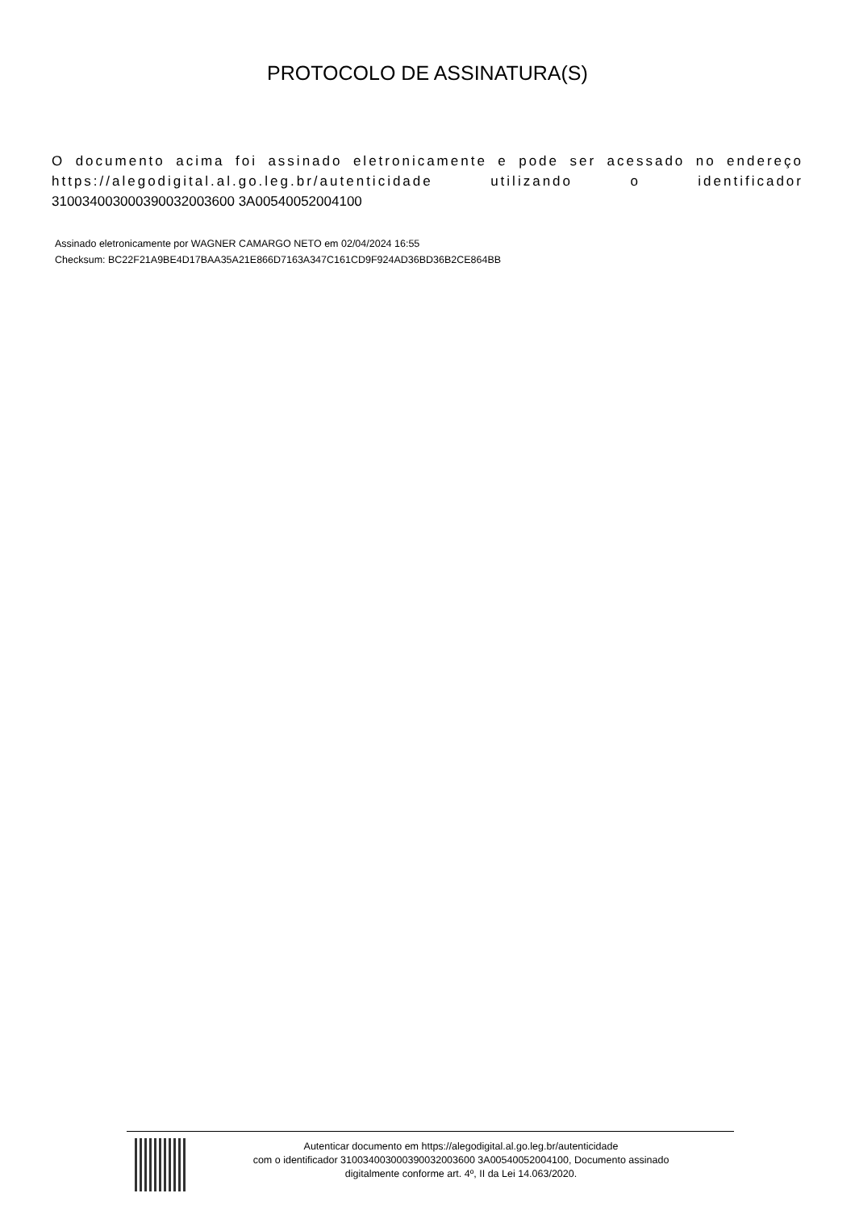PROTOCOLO DE ASSINATURA(S)
O documento acima foi assinado eletronicamente e pode ser acessado no endereço https://alegodigital.al.go.leg.br/autenticidade utilizando o identificador 310034003000390032003600 3A00540052004100
Assinado eletronicamente por WAGNER CAMARGO NETO em 02/04/2024 16:55
Checksum: BC22F21A9BE4D17BAA35A21E866D7163A347C161CD9F924AD36BD36B2CE864BB
Autenticar documento em https://alegodigital.al.go.leg.br/autenticidade
com o identificador 310034003000390032003600 3A00540052004100, Documento assinado
digitalmente conforme art. 4º, II da Lei 14.063/2020.